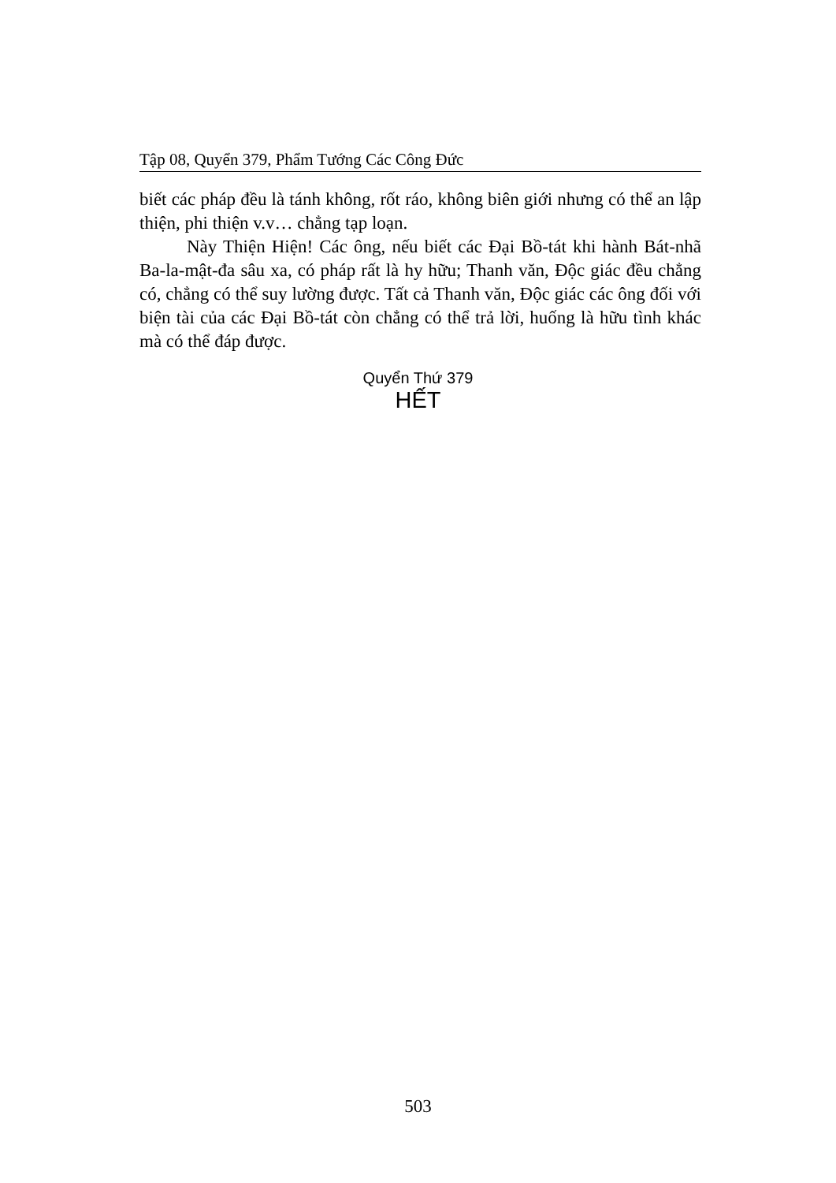Tập 08, Quyển 379, Phẩm Tướng Các Công Đức
biết các pháp đều là tánh không, rốt ráo, không biên giới nhưng có thể an lập thiện, phi thiện v.v… chẳng tạp loạn.
Này Thiện Hiện! Các ông, nếu biết các Đại Bồ-tát khi hành Bát-nhã Ba-la-mật-đa sâu xa, có pháp rất là hy hữu; Thanh văn, Độc giác đều chẳng có, chẳng có thể suy lường được. Tất cả Thanh văn, Độc giác các ông đối với biện tài của các Đại Bồ-tát còn chẳng có thể trả lời, huống là hữu tình khác mà có thể đáp được.
Quyển Thứ 379
HẾT
503